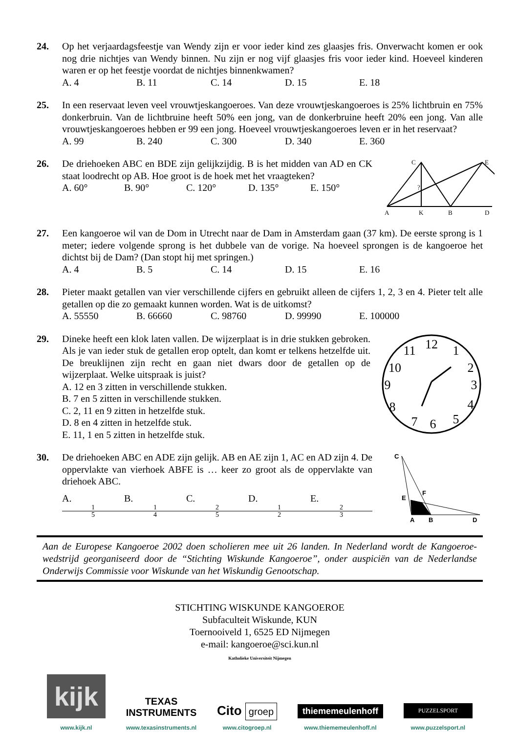24. Op het verjaardagsfeestje van Wendy zijn er voor ieder kind zes glaasjes fris. Onverwacht komen er ook nog drie nichtjes van Wendy binnen. Nu zijn er nog vijf glaasjes fris voor ieder kind. Hoeveel kinderen waren er op het feestje voordat de nichtjes binnenkwamen?
A. 4 B. 11 C. 14 D. 15 E. 18
25. In een reservaat leven veel vrouwtjeskangoeroes. Van deze vrouwtjeskangoeroes is 25% lichtbruin en 75% donkerbruin. Van de lichtbruine heeft 50% een jong, van de donkerbruine heeft 20% een jong. Van alle vrouwtjeskangoeroes hebben er 99 een jong. Hoeveel vrouwtjeskangoeroes leven er in het reservaat?
A. 99 B. 240 C. 300 D. 340 E. 360
26. De driehoeken ABC en BDE zijn gelijkzijdig. B is het midden van AD en CK staat loodrecht op AB. Hoe groot is de hoek met het vraagteken?
A. 60° B. 90° C. 120° D. 135° E. 150°
A
K
B
D
C
E
?
27. Een kangoeroe wil van de Dom in Utrecht naar de Dam in Amsterdam gaan (37 km). De eerste sprong is 1 meter; iedere volgende sprong is het dubbele van de vorige. Na hoeveel sprongen is de kangoeroe het dichtst bij de Dam? (Dan stopt hij met springen.)
A. 4 B. 5 C. 14 D. 15 E. 16
28. Pieter maakt getallen van vier verschillende cijfers en gebruikt alleen de cijfers 1, 2, 3 en 4. Pieter telt alle getallen op die zo gemaakt kunnen worden. Wat is de uitkomst?
A. 55550 B. 66660 C. 98760 D. 99990 E. 100000
29. Dineke heeft een klok laten vallen. De wijzerplaat is in drie stukken gebroken. Als je van ieder stuk de getallen erop optelt, dan komt er telkens hetzelfde uit. De breuklijnen zijn recht en gaan niet dwars door de getallen op de wijzerplaat. Welke uitspraak is juist?
A. 12 en 3 zitten in verschillende stukken.
B. 7 en 5 zitten in verschillende stukken.
C. 2, 11 en 9 zitten in hetzelfde stuk.
D. 8 en 4 zitten in hetzelfde stuk.
E. 11, 1 en 5 zitten in hetzelfde stuk.
12
1
2
3
4
5
6
7
8
9
10
11
30. De driehoeken ABC en ADE zijn gelijk. AB en AE zijn 1, AC en AD zijn 4. De oppervlakte van vierhoek ABFE is … keer zo groot als de oppervlakte van driehoek ABC.
A. 1 5 B. 1 4 C. 2 5 D. 1 2 E. 2 3
C
A
B
D
E
F
Aan de Europese Kangoeroe 2002 doen scholieren mee uit 26 landen. In Nederland wordt de Kangoeroe-wedstrijd georganiseerd door de “Stichting Wiskunde Kangoeroe”, onder auspiciën van de Nederlandse Onderwijs Commissie voor Wiskunde van het Wiskundig Genootschap.
STICHTING WISKUNDE KANGOEROE
Subfaculteit Wiskunde, KUN
Toernooiveld 1, 6525 ED Nijmegen
e-mail: kangoeroe@sci.kun.nl
Katholieke Universiteit Nijmegen
kijk
www.kijk.nl
TEXAS
INSTRUMENTS
www.texasinstruments.nl
Cito groep
www.citogroep.nl
thiememeulenhoff
www.thiememeulenhoff.nl
PUZZELSPORT
www.puzzelsport.nl